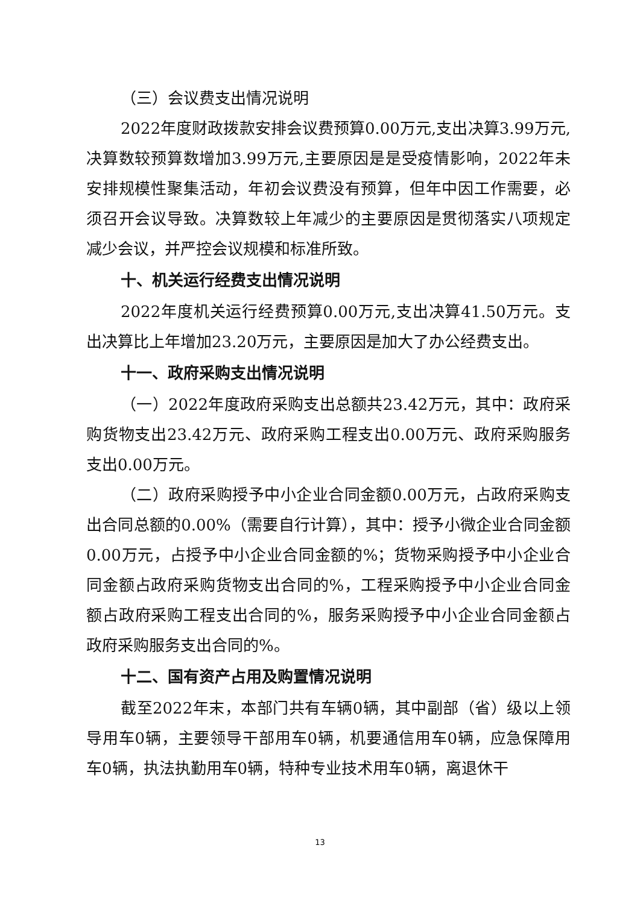（三）会议费支出情况说明
2022年度财政拨款安排会议费预算0.00万元,支出决算3.99万元,决算数较预算数增加3.99万元,主要原因是是受疫情影响，2022年未安排规模性聚集活动，年初会议费没有预算，但年中因工作需要，必须召开会议导致。决算数较上年减少的主要原因是贯彻落实八项规定减少会议，并严控会议规模和标准所致。
十、机关运行经费支出情况说明
2022年度机关运行经费预算0.00万元,支出决算41.50万元。支出决算比上年增加23.20万元，主要原因是加大了办公经费支出。
十一、政府采购支出情况说明
（一）2022年度政府采购支出总额共23.42万元，其中：政府采购货物支出23.42万元、政府采购工程支出0.00万元、政府采购服务支出0.00万元。
（二）政府采购授予中小企业合同金额0.00万元，占政府采购支出合同总额的0.00%（需要自行计算），其中：授予小微企业合同金额0.00万元，占授予中小企业合同金额的%；货物采购授予中小企业合同金额占政府采购货物支出合同的%，工程采购授予中小企业合同金额占政府采购工程支出合同的%，服务采购授予中小企业合同金额占政府采购服务支出合同的%。
十二、国有资产占用及购置情况说明
截至2022年末，本部门共有车辆0辆，其中副部（省）级以上领导用车0辆，主要领导干部用车0辆，机要通信用车0辆，应急保障用车0辆，执法执勤用车0辆，特种专业技术用车0辆，离退休干
13